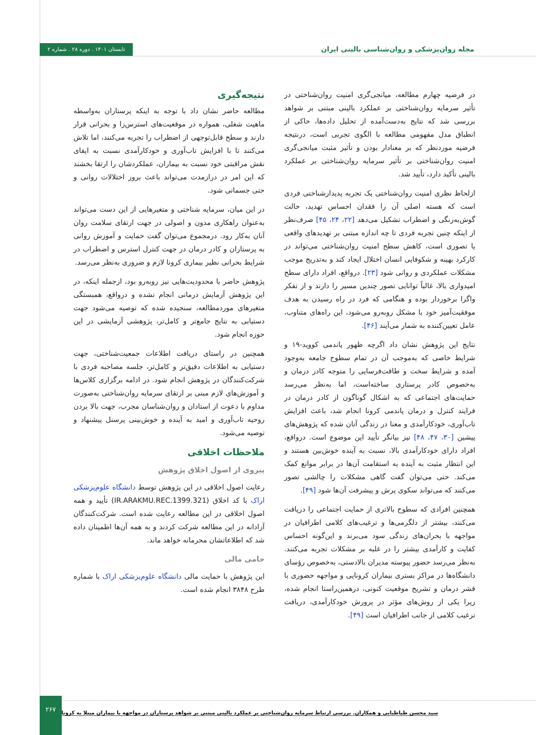مجله روان‌پزشکی و روان‌شناسی بالینی ایران
تابستان ۱۴۰۱ . دوره ۲۸ . شماره ۲
در فرضیه چهارم مطالعه، میانجی‌گری امنیت روان‌شناختی در تأثیر سرمایه روان‌شناختی بر عملکرد بالینی مبتنی بر شواهد بررسی شد که نتایج به‌دست‌آمده از تحلیل داده‌ها، حاکی از انطباق مدل مفهومی مطالعه با الگوی تجربی است، درنتیجه فرضیه موردنظر که بر معنادار بودن و تأثیر مثبت میانجی‌گری امنیت روان‌شناختی بر تأثیر سرمایه روان‌شناختی بر عملکرد بالینی تأکید دارد، تأیید شد.
ازلحاظ نظری امنیت روان‌شناختی یک تجربه پدیدارشناختی فردی است که هسته اصلی آن را فقدان احساس تهدید، حالت گوش‌به‌زنگی و اضطراب تشکیل می‌دهد [۲۲، ۲۴، ۴۵] صرف‌نظر از اینکه چنین تجربه فردی تا چه اندازه مبتنی بر تهدیدهای واقعی یا تصوری است، کاهش سطح امنیت روان‌شناختی می‌تواند در کارکرد بهینه و شکوفایی انسان اختلال ایجاد کند و به‌تدریج موجب مشکلات عملکردی و روانی شود [۲۳]. درواقع، افراد دارای سطح امیدواری بالا، غالباً توانایی تصور چندین مسیر را دارند و از تفکر واگرا برخوردار بوده و هنگامی که فرد در راه رسیدن به هدف موفقیت‌آمیز خود با مشکل روبه‌رو می‌شود، این راه‌های متناوب، عامل تعیین‌کننده به شمار می‌آیند [۴۶].
نتایج این پژوهش نشان داد اگرچه ظهور پاندمی کووید-۱۹ و شرایط خاصی که به‌موجب آن در تمام سطوح جامعه به‌وجود آمده و شرایط سخت و طاقت‌فرسایی را متوجه کادر درمان و به‌خصوص کادر پرستاری ساخته‌است، اما به‌نظر می‌رسد حمایت‌های اجتماعی که به اشکال گوناگون از کادر درمان در فرایند کنترل و درمان پاندمی کرونا انجام شد، باعث افزایش تاب‌آوری، خودکارآمدی و معنا در زندگی آنان شده که پژوهش‌های پیشین [۳۰، ۴۷، ۴۸] نیز بیانگر تأیید این موضوع است. درواقع، افراد دارای خودکارآمدی بالا، نسبت به آینده خوش‌بین هستند و این انتظار مثبت به آینده به استقامت آن‌ها در برابر موانع کمک می‌کند. حتی می‌توان گفت گاهی مشکلات را چالشی تصور می‌کنند که می‌تواند سکوی پرش و پیشرفت آن‌ها شود [۴۹].
همچنین افرادی که سطوح بالاتری از حمایت اجتماعی را دریافت می‌کنند، بیشتر از دلگرمی‌ها و ترغیب‌های کلامی اطرافیان در مواجهه با بحران‌های زندگی سود می‌برند و این‌گونه احساس کفایت و کارآمدی بیشتر را در غلبه بر مشکلات تجربه می‌کنند. به‌نظر می‌رسد حضور پیوسته مدیران بالادستی، به‌خصوص رؤسای دانشگاه‌ها در مراکز بستری بیماران کرونایی و مواجهه حضوری با قشر درمان و تشریح موقعیت کنونی، درهمین‌راستا انجام شده، زیرا یکی از روش‌های مؤثر در پرورش خودکارآمدی، دریافت ترغیب کلامی از جانب اطرافیان است [۴۹].
نتیجه‌گیری
مطالعه حاضر نشان داد با توجه به اینکه پرستاران به‌واسطه ماهیت شغلی، همواره در موقعیت‌های استرس‌زا و بحرانی قرار دارند و سطح قابل‌توجهی از اضطراب را تجربه می‌کنند، اما تلاش می‌کنند تا با افزایش تاب‌آوری و خودکارآمدی نسبت به ایفای نقش مراقبتی خود نسبت به بیماران، عملکردشان را ارتقا بخشند که این امر در درازمدت می‌تواند باعث بروز اختلالات روانی و حتی جسمانی شود.
در این میان، سرمایه شناختی و متغیرهایی از این دست می‌تواند به‌عنوان راهکاری مدون و اصولی در جهت ارتقای سلامت روان آنان به‌کار رود. درمجموع می‌توان گفت حمایت و آموزش روانی به پرستاران و کادر درمان در جهت کنترل استرس و اضطراب در شرایط بحرانی نظیر بیماری کرونا لازم و ضروری به‌نظر می‌رسد.
پژوهش حاضر با محدودیت‌هایی نیز روبه‌رو بود، ازجمله اینکه، در این پژوهش آزمایش درمانی انجام نشده و درواقع، همبستگی متغیرهای موردمطالعه، سنجیده شده که توصیه می‌شود جهت دستیابی به نتایج جامع‌تر و کامل‌تر، پژوهشی آزمایشی در این حوزه انجام شود.
همچنین در راستای دریافت اطلاعات جمعیت‌شناختی، جهت دستیابی به اطلاعات دقیق‌تر و کامل‌تر، جلسه مصاحبه فردی با شرکت‌کنندگان در پژوهش انجام شود. در ادامه برگزاری کلاس‌ها و آموزش‌های لازم مبنی بر ارتقای سرمایه روان‌شناختی به‌صورت مداوم با دعوت از استادان و روان‌شناسان مجرب، جهت بالا بردن روحیه تاب‌آوری و امید به آینده و خوش‌بینی پرسنل پیشنهاد و توصیه می‌شود.
ملاحظات اخلاقی
پیروی از اصول اخلاق پژوهش
رعایت اصول اخلاقی در این پژوهش توسط دانشگاه علوم‌پزشکی اراک با کد اخلاق (IR.ARAKMU.REC.1399.321) تأیید و همه اصول اخلاقی در این مطالعه رعایت شده است. شرکت‌کنندگان آزادانه در این مطالعه شرکت کردند و به همه آن‌ها اطمینان داده شد که اطلاعاتشان محرمانه خواهد ماند.
حامی مالی
این پژوهش با حمایت مالی دانشگاه علوم‌پزشکی اراک با شماره طرح ۳۸۴۸ انجام شده است.
سید محسن طباطبایی و همکاران. بررسی ارتباط سرمایه روان‌شناختی بر عملکرد بالینی مبتنی بر شواهد پرستاران در مواجهه با بیماران مبتلا به کرونا
۲۶۷